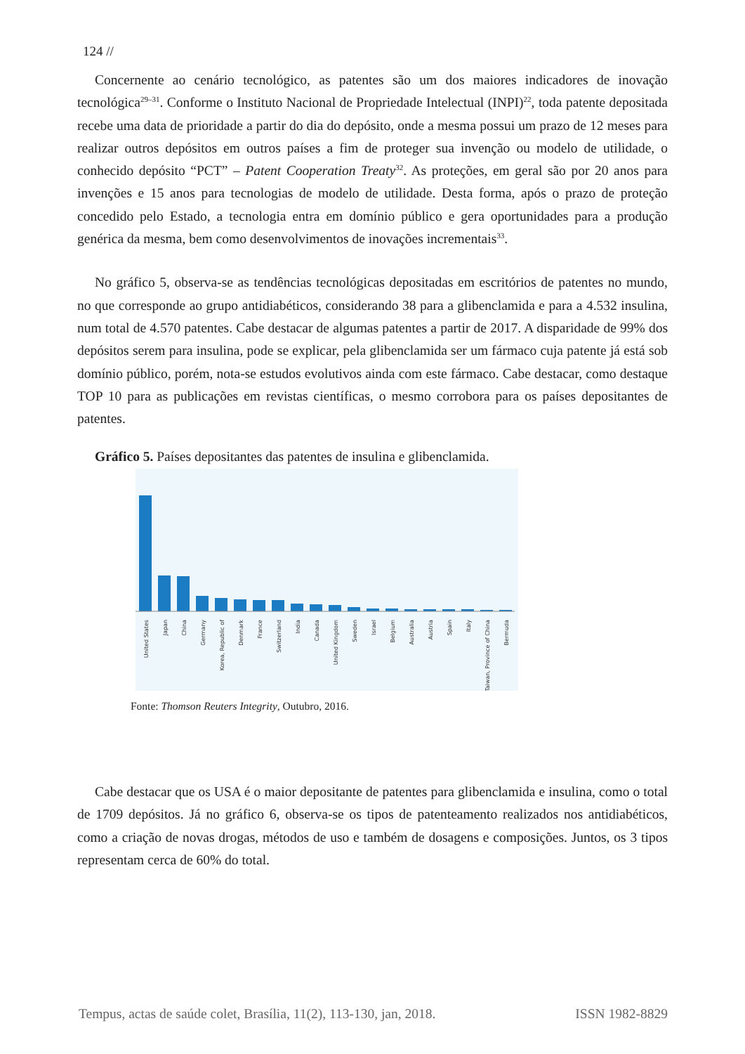124 //
Concernente ao cenário tecnológico, as patentes são um dos maiores indicadores de inovação tecnológica<sup>29–31</sup>. Conforme o Instituto Nacional de Propriedade Intelectual (INPI)<sup>22</sup>, toda patente depositada recebe uma data de prioridade a partir do dia do depósito, onde a mesma possui um prazo de 12 meses para realizar outros depósitos em outros países a fim de proteger sua invenção ou modelo de utilidade, o conhecido depósito “PCT” – Patent Cooperation Treaty<sup>32</sup>. As proteções, em geral são por 20 anos para invenções e 15 anos para tecnologias de modelo de utilidade. Desta forma, após o prazo de proteção concedido pelo Estado, a tecnologia entra em domínio público e gera oportunidades para a produção genérica da mesma, bem como desenvolvimentos de inovações incrementais<sup>33</sup>.
No gráfico 5, observa-se as tendências tecnológicas depositadas em escritórios de patentes no mundo, no que corresponde ao grupo antidiabéticos, considerando 38 para a glibenclamida e para a 4.532 insulina, num total de 4.570 patentes. Cabe destacar de algumas patentes a partir de 2017. A disparidade de 99% dos depósitos serem para insulina, pode se explicar, pela glibenclamida ser um fármaco cuja patente já está sob domínio público, porém, nota-se estudos evolutivos ainda com este fármaco. Cabe destacar, como destaque TOP 10 para as publicações em revistas científicas, o mesmo corrobora para os países depositantes de patentes.
Gráfico 5. Países depositantes das patentes de insulina e glibenclamida.
United States
Japan
China
Germany
Korea, Republic of
Denmark
France
Switzerland
India
Canada
United Kingdom
Sweden
Israel
Belgium
Australia
Austria
Spain
Italy
Taiwan, Province of China
Bermuda
Fonte: Thomson Reuters Integrity, Outubro, 2016.
Cabe destacar que os USA é o maior depositante de patentes para glibenclamida e insulina, como o total de 1709 depósitos. Já no gráfico 6, observa-se os tipos de patenteamento realizados nos antidiabéticos, como a criação de novas drogas, métodos de uso e também de dosagens e composições. Juntos, os 3 tipos representam cerca de 60% do total.
Tempus, actas de saúde colet, Brasília, 11(2), 113-130, jan, 2018. ISSN 1982-8829